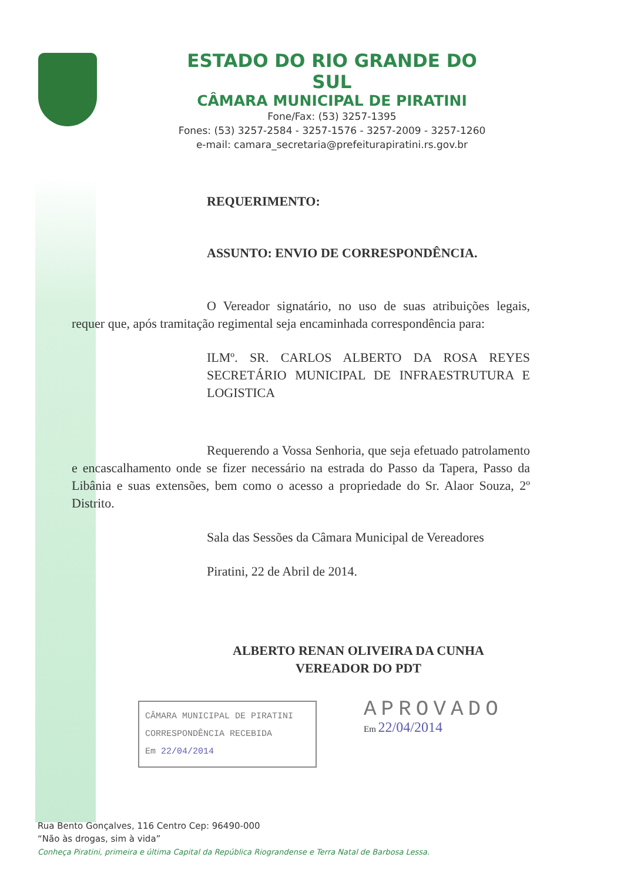ESTADO DO RIO GRANDE DO SUL
CÂMARA MUNICIPAL DE PIRATINI
Fone/Fax: (53) 3257-1395
Fones: (53) 3257-2584 - 3257-1576 - 3257-2009 - 3257-1260
e-mail: camara_secretaria@prefeiturapiratini.rs.gov.br
REQUERIMENTO:
ASSUNTO: ENVIO DE CORRESPONDÊNCIA.
O Vereador signatário, no uso de suas atribuições legais, requer que, após tramitação regimental seja encaminhada correspondência para:
ILMº. SR. CARLOS ALBERTO DA ROSA REYES SECRETÁRIO MUNICIPAL DE INFRAESTRUTURA E LOGISTICA
Requerendo a Vossa Senhoria, que seja efetuado patrolamento e encascalhamento onde se fizer necessário na estrada do Passo da Tapera, Passo da Libânia e suas extensões, bem como o acesso a propriedade do Sr. Alaor Souza, 2º Distrito.
Sala das Sessões da Câmara Municipal de Vereadores
Piratini, 22 de Abril de 2014.
ALBERTO RENAN OLIVEIRA DA CUNHA
VEREADOR DO PDT
CÂMARA MUNICIPAL DE PIRATINI
CORRESPONDÊNCIA RECEBIDA
Em 22/04/2014
APROVADO
Em 22/04/2014
Rua Bento Gonçalves, 116 Centro Cep: 96490-000
“Não às drogas, sim à vida”
Conheça Piratini, primeira e última Capital da República Riograndense e Terra Natal de Barbosa Lessa.